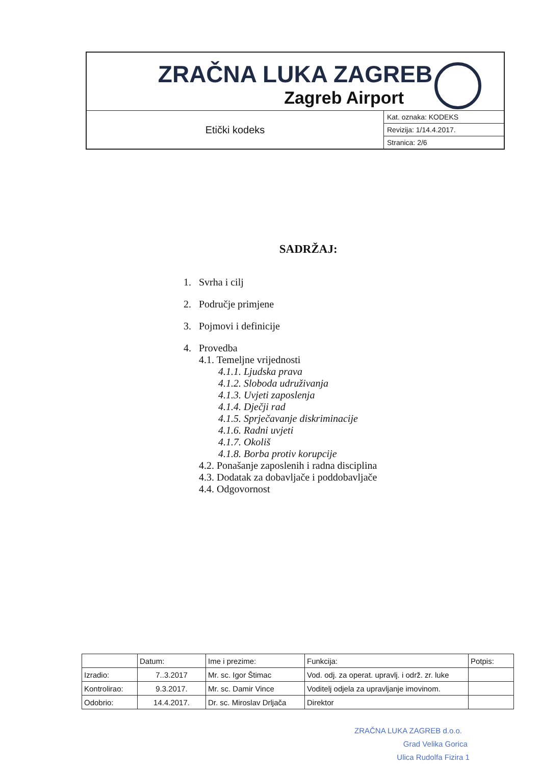| ZRAČNA LUKA ZAGREB Zagreb Airport | |
| Etički kodeks | Kat. oznaka: KODEKS |
| | Revizija: 1/14.4.2017. |
| | Stranica: 2/6 |
SADRŽAJ:
1. Svrha i cilj
2. Područje primjene
3. Pojmovi i definicije
4. Provedba
4.1. Temeljne vrijednosti
4.1.1. Ljudska prava
4.1.2. Sloboda udruživanja
4.1.3. Uvjeti zaposlenja
4.1.4. Dječji rad
4.1.5. Sprječavanje diskriminacije
4.1.6. Radni uvjeti
4.1.7. Okoliš
4.1.8. Borba protiv korupcije
4.2. Ponašanje zaposlenih i radna disciplina
4.3. Dodatak za dobavljače i poddobavljače
4.4. Odgovornost
| | Datum: | Ime i prezime: | Funkcija: | Potpis: |
| Izradio: | 7..3.2017 | Mr. sc. Igor Štimac | Vod. odj. za operat. upravlj. i održ. zr. luke | |
| Kontrolirao: | 9.3.2017. | Mr. sc. Damir Vince | Voditelj odjela za upravljanje imovinom. | |
| Odobrio: | 14.4.2017. | Dr. sc. Miroslav Drljača | Direktor | |
ZRAČNA LUKA ZAGREB d.o.o.
Grad Velika Gorica
Ulica Rudolfa Fizira 1